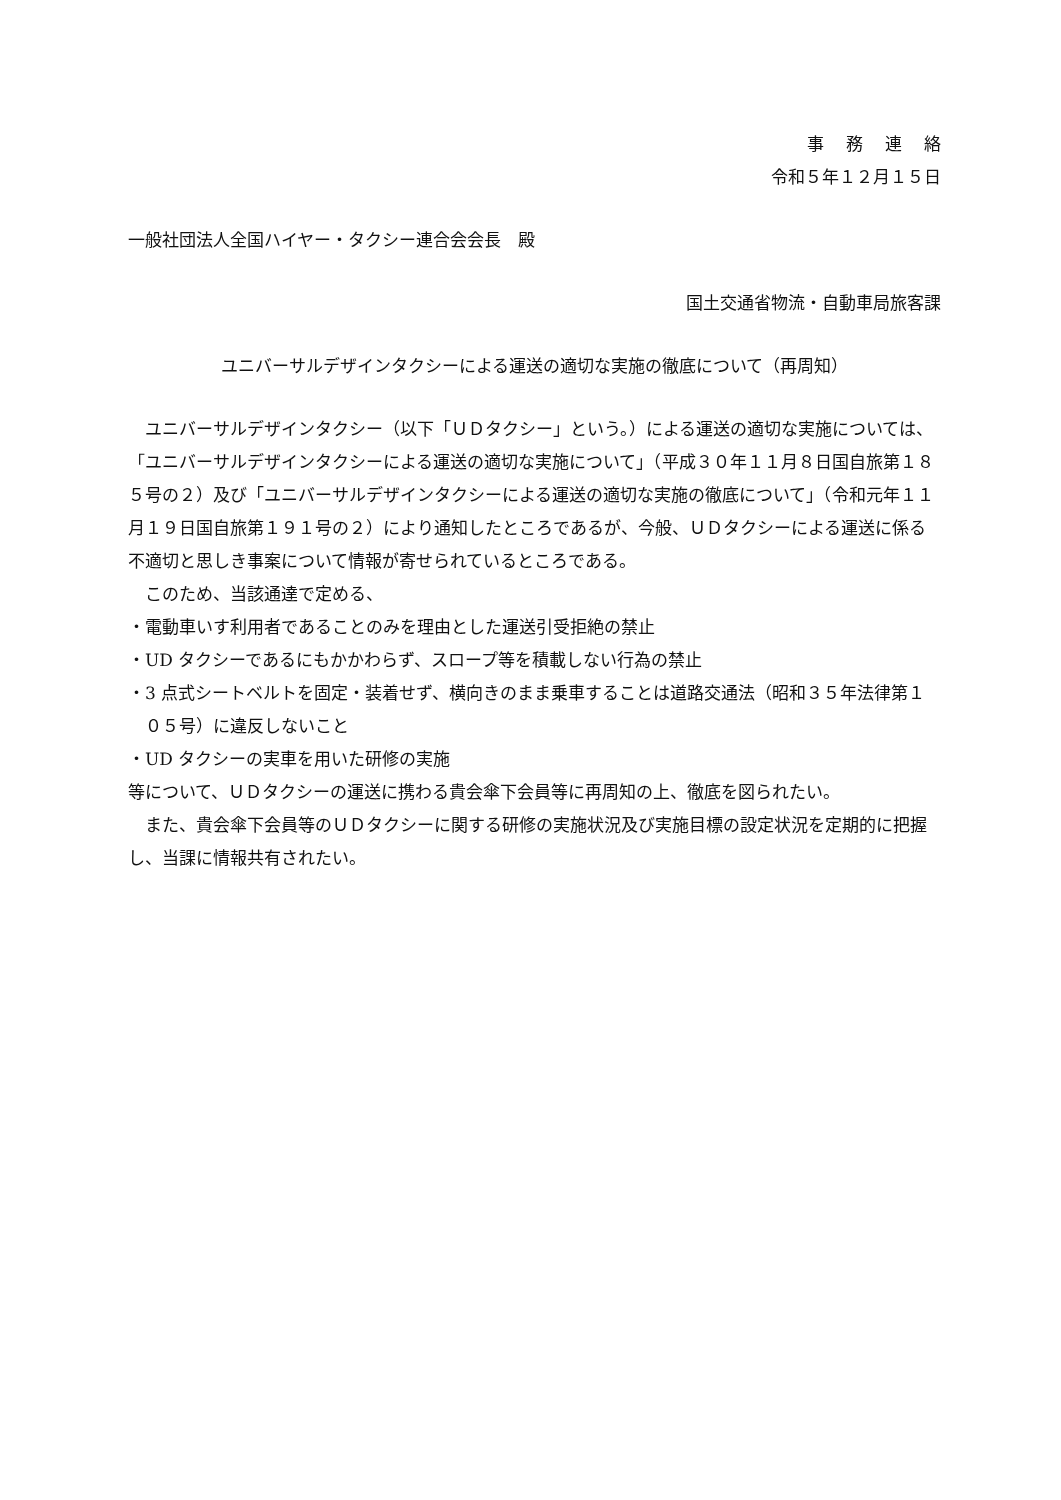事務連絡
令和５年１２月１５日
一般社団法人全国ハイヤー・タクシー連合会会長　殿
国土交通省物流・自動車局旅客課
ユニバーサルデザインタクシーによる運送の適切な実施の徹底について（再周知）
ユニバーサルデザインタクシー（以下「ＵＤタクシー」という。）による運送の適切な実施については、「ユニバーサルデザインタクシーによる運送の適切な実施について」（平成３０年１１月８日国自旅第１８５号の２）及び「ユニバーサルデザインタクシーによる運送の適切な実施の徹底について」（令和元年１１月１９日国自旅第１９１号の２）により通知したところであるが、今般、ＵＤタクシーによる運送に係る不適切と思しき事案について情報が寄せられているところである。
このため、当該通達で定める、
・電動車いす利用者であることのみを理由とした運送引受拒絶の禁止
・UD タクシーであるにもかかわらず、スロープ等を積載しない行為の禁止
・3 点式シートベルトを固定・装着せず、横向きのまま乗車することは道路交通法（昭和３５年法律第１０５号）に違反しないこと
・UD タクシーの実車を用いた研修の実施
等について、ＵＤタクシーの運送に携わる貴会傘下会員等に再周知の上、徹底を図られたい。
また、貴会傘下会員等のＵＤタクシーに関する研修の実施状況及び実施目標の設定状況を定期的に把握し、当課に情報共有されたい。